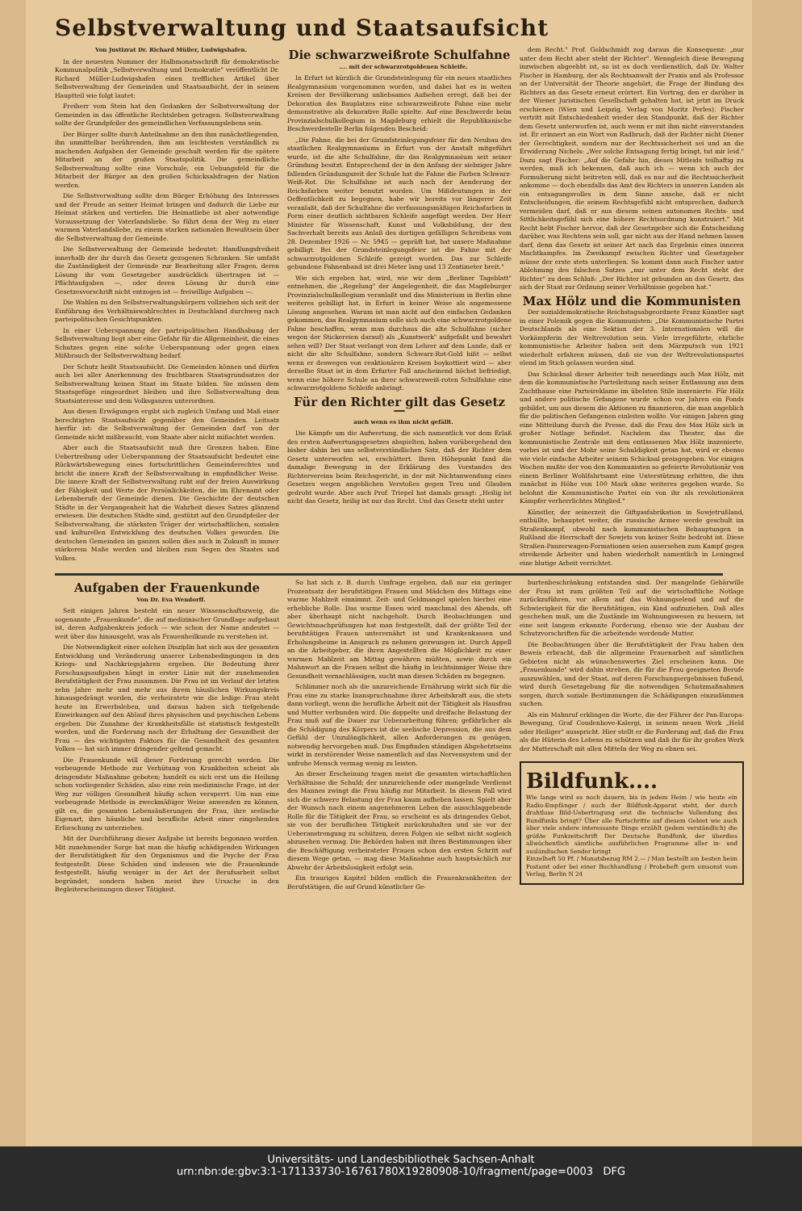Selbstverwaltung und Staatsaufsicht
Von Justizrat Dr. Richard Müller, Ludwigshafen.
In der neuesten Nummer der Halbmonatsschrift für demokratische Kommunalpolitik „Selbstverwaltung und Demokratie" veröffentlicht Dr. Richard Müller-Ludwigshafen einen trefflichen Artikel über Selbstverwaltung der Gemeinden und Staatsaufsicht, der in seinem Hauptteil wie folgt lautet:
Freiherr vom Stein hat den Gedanken der Selbstverwaltung der Gemeinden in das öffentliche Rechtsleben getragen. Selbstverwaltung sollte der Grundpfeiler des gemeindlichen Verfassungslebens sein.
Der Bürger sollte durch Anteilnahme an den ihm zunächstliegenden, ihn unmittelbar berührenden, ihm am leichtesten verständlich zu machenden Aufgaben der Gemeinde geschult werden für die spätere Mitarbeit an der großen Staatspolitik. Die gemeindliche Selbstverwaltung sollte eine Vorschule, ein Uebungsfeld für die Mitarbeit der Bürger an den großen Schicksalsfragen der Nation werden.
Die Selbstverwaltung sollte dem Bürger Erhöhung des Interesses und der Freude an seiner Heimat bringen und dadurch die Liebe zur Heimat stärken und vertiefen. Die Heimatliebe ist aber notwendige Voraussetzung der Vaterlandsliebe. So führt denn der Weg zu einer warmen Vaterlandsliebe, zu einem starken nationalen Bewußtsein über die Selbstverwaltung der Gemeinde.
Die Selbstverwaltung der Gemeinde bedeutet: Handlungsfreiheit innerhalb der ihr durch das Gesetz gezogenen Schranken. Sie umfaßt die Zuständigkeit der Gemeinde zur Bearbeitung aller Fragen, deren Lösung ihr vom Gesetzgeber ausdrücklich übertragen ist — Pflichtaufgaben —, oder deren Lösung ihr durch eine Gesetzesvorschrift nicht entzogen ist — freiwillige Aufgaben —.
Die Wahlen zu den Selbstverwaltungskörpern vollziehen sich seit der Einführung des Verhältniswahlrechtes in Deutschland durchweg nach parteipolitischen Gesichtspunkten.
In einer Ueberspannung der parteipolitischen Handhabung der Selbstverwaltung liegt aber eine Gefahr für die Allgemeinheit, die eines Schutzes gegen eine solche Ueberspannung oder gegen einen Mißbrauch der Selbstverwaltung bedarf.
Der Schutz heißt Staatsaufsicht. Die Gemeinden können und dürfen auch bei aller Anerkennung des fruchtbaren Staatsgrundsatzes der Selbstverwaltung keinen Staat im Staate bilden. Sie müssen dem Staatsgefüge eingeordnet bleiben und ihre Selbstverwaltung dem Staatsinteresse und dem Volksganzen unterordnen.
Aus diesen Erwägungen ergibt sich zugleich Umfang und Maß einer berechtigten Staatsaufsicht gegenüber den Gemeinden. Leitsatz hierfür ist: die Selbstverwaltung der Gemeinden darf von der Gemeinde nicht mißbraucht, vom Staate aber nicht mißachtet werden.
Aber auch die Staatsaufsicht muß ihre Grenzen haben. Eine Uebertreibung oder Ueberspannung der Staatsaufsicht bedeutet eine Rückwärtsbewegung eines fortschrittlichen Gemeinderechtes und bricht die innere Kraft der Selbstverwaltung in empfindlicher Weise. Die innere Kraft der Selbstverwaltung ruht auf der freien Auswirkung der Fähigkeit und Werte der Persönlichkeiten, die im Ehrenamt oder Lebensberufe der Gemeinde dienen. Die Geschichte der deutschen Städte in der Vergangenheit hat die Wahrheit dieses Satzes glänzend erwiesen. Die deutschen Städte sind, gestützt auf den Grundpfeiler der Selbstverwaltung, die stärksten Träger der wirtschaftlichen, sozialen und kulturellen Entwicklung des deutschen Volkes geworden. Die deutschen Gemeinden im ganzen sollen dies auch in Zukunft in immer stärkerem Maße werden und bleiben zum Segen des Staates und Volkes.
Die schwarzweißrote Schulfahne
.... mit der schwarzrotgoldenen Schleife.
In Erfurt ist kürzlich die Grundsteinlegung für ein neues staatliches Realgymnasium vorgenommen worden, und dabei hat es in weiten Kreisen der Bevölkerung unliebsames Aufsehen erregt, daß bei der Dekoration des Bauplatzes eine schwarzweißrote Fahne eine mehr demonstrative als dekorative Rolle spielte. Auf eine Beschwerde beim Provinzialschulkollegium in Magdeburg erhielt die Republikanische Beschwerdestelle Berlin folgenden Bescheid:
„Die Fahne, die bei der Grundsteinlegungsfeier für den Neubau des staatlichen Realgymnasiums in Erfurt von der Anstalt mitgeführt wurde, ist die alte Schulfahne, die das Realgymnasium seit seiner Gründung besitzt. Entsprechend der in den Anfang der siebziger Jahre fallenden Gründungszeit der Schule hat die Fahne die Farben Schwarz-Weiß-Rot. Die Schulfahne ist auch nach der Aenderung der Reichsfarben weiter benutzt worden. Um Mißdeutungen in der Oeffentlichkeit zu begegnen, habe wir bereits vor längerer Zeit veranlaßt, daß der Schulfahne die verfassungsmäßigen Reichsfarben in Form einer deutlich sichtbaren Schleife angefügt werden. Der Herr Minister für Wissenschaft, Kunst und Volksbildung, der den Sachverhalt bereits aus Anlaß des dortigen gefälligen Schreibens vom 28. Dezember 1926 — Nr. 5945 — geprüft hat, hat unsere Maßnahme gebilligt. Bei der Grundsteinlegungsfeier ist die Fahne mit der schwarzrotgoldenen Schleife gezeigt worden. Das zur Schleife gebundene Fahnenband ist drei Meter lang und 13 Zentimeter breit."
Wie sich ergeben hat, wird, wie wir dem „Berliner Tageblatt" entnehmen, die „Regelung" der Angelegenheit, die das Magdeburger Provinzialschulkollegium veranlaßt und das Ministerium in Berlin ohne weiteres gebilligt hat, in Erfurt in keiner Weise als angemessene Lösung angesehen. Warum ist man nicht auf den einfachen Gedanken gekommen, das Realgymnasium solle sich auch eine schwarzrotgoldene Fahne beschaffen, wenn man durchaus die alte Schulfahne (sicher wegen der Stickereien darauf) als „Kunstwerk" aufgefaßt und bewahrt sehen will? Der Staat verlangt von dem Lehrer auf dem Lande, daß er nicht die alte Schulfahne, sondern Schwarz-Rot-Gold hißt — selbst wenn er deswegen von reaktionären Kreisen boykottiert wird — aber derselbe Staat ist in dem Erfurter Fall anscheinend höchst befriedigt, wenn eine höhere Schule an ihrer schwarzweiß-roten Schulfahne eine schwarzrotgoldene Schleife anbringt.
Für den Richter gilt das Gesetz —
auch wenn es ihm nicht gefällt.
Die Kämpfe um die Aufwertung, die sich namentlich vor dem Erlaß des ersten Aufwertungsgesetzes abspielten, haben vorübergehend den bisher dahin bei uns selbstverständlichen Satz, daß der Richter dem Gesetz unterworfen sei, erschüttert. Ihren Höhepunkt fand die damalige Bewegung in der Erklärung des Vorstandes des Richtervereins beim Reichsgericht, in der mit Nichtanwendung eines Gesetzes wegen angeblichen Verstoßes gegen Treu und Glauben gedroht wurde. Aber auch Prof. Triepel hat damals gesagt: „Heilig ist nicht das Gesetz, heilig ist nur das Recht. Und das Gesetz steht unter
dem Recht." Prof. Goldschmidt zog daraus die Konsequenz: „nur unter dem Recht aber steht der Richter". Wenngleich diese Bewegung inzwischen abgeebbt ist, so ist es doch verdienstlich, daß Dr. Walter Fischer in Hamburg, der als Rechtsanwalt der Praxis und als Professor an der Universität der Theorie angehört, die Frage der Bindung des Richters an das Gesetz erneut erörtert. Ein Vortrag, den er darüber in der Wiener Juristischen Gesellschaft gehalten hat, ist jetzt im Druck erschienen (Wien und Leipzig, Verlag von Moritz Perles). Fischer vertritt mit Entschiedenheit wieder den Standpunkt, daß der Richter dem Gesetz unterworfen ist, auch wenn er mit ihm nicht einverstanden ist. Er erinnert an ein Wort von Radbruch, daß der Richter nicht Diener der Gerechtigkeit, sondern nur der Rechtssicherheit sei und an die Erwiderung Nichels: „Wer solche Entsagung fertig bringt, tut mir leid." Dazu sagt Fischer: „Auf die Gefahr hin, dieses Mitleids teilhaftig zu werden, muß ich bekennen, daß auch ich — wenn ich auch der Formulierung nicht beitreten will, daß es nur auf die Rechtssicherheit ankomme — doch ebenfalls das Amt des Richters in unseren Landen als ein entsagungsvolles in dem Sinne ansehe, daß er nicht Entscheidungen, die seinem Rechtsgefühl nicht entsprechen, dadurch vermeiden darf, daß er aus diesem seinen autonomen Rechts- und Sittlichkeitsgefühl sich eine höhere Rechtsordnung konstruiert." Mit Recht hebt Fischer hervor, daß der Gesetzgeber sich die Entscheidung darüber, was Rechtens sein soll, gar nicht aus der Hand nehmen lassen darf, denn das Gesetz ist seiner Art nach das Ergebnis eines inneren Machtkampfes. Im Zweikampf zwischen Richter und Gesetzgeber müsse der erste stets unterliegen. So kommt dann auch Fischer unter Ablehnung des falschen Satzes „nur unter dem Recht steht der Richter" zu dem Schluß: „Der Richter ist gebunden an das Gesetz, das sich der Staat zur Ordnung seiner Verhältnisse gegeben hat."
Max Hölz und die Kommunisten
Der sozialdemokratische Reichstagsabgeordnete Franz Künstler sagt in einer Polemik gegen die Kommunisten: „Die Kommunistische Partei Deutschlands als eine Sektion der 3. Internationalen will die Vorkämpferin der Weltrevolution sein. Viele irregeführte, ehrliche kommunistische Arbeiter haben seit dem Märzputsch von 1921 wiederholt erfahren müssen, daß sie von der Weltrevolutionspartei elend im Stich gelassen worden sind.
Das Schicksal dieser Arbeiter teilt neuerdings auch Max Hölz, mit dem die kommunistische Parteileitung nach seiner Entlassung aus dem Zuchthause eine Parteireklame im übelsten Stile inszenierte. Für Hölz und andere politische Gefangene wurde schon vor Jahren ein Fonds gebildet, um aus diesem die Aktionen zu finanzieren, die man angeblich für die politischen Gefangenen einleiten wollte. Vor einigen Jahren ging eine Mitteilung durch die Presse, daß die Frau des Max Hölz sich in großer Notlage befindet. Nachdem das Theater, das die kommunistische Zentrale mit dem entlassenen Max Hölz inszenierte, vorbei ist und der Mohr seine Schuldigkeit getan hat, wird er ebenso wie viele einfache Arbeiter seinem Schicksal preisgegeben. Vor einigen Wochen mußte der von den Kommunisten so gefeierte Revolutionär von einem Berliner Wohlfahrtsamt eine Unterstützung erbitten, die ihm zunächst in Höhe von 100 Mark ohne weiteres gegeben wurde. So belohnt die Kommunistische Partei ein von ihr als revolutionären Kämpfer verherrlichtes Mitglied."
Künstler, der seinerzeit die Giftgasfabrikation in Sowjetrußland, enthüllte, behauptet weiter, die russische Armee werde geschult im Straßenkampf, obwohl nach kommunistischen Behauptungen in Rußland die Herrschaft der Sowjets von keiner Seite bedroht ist. Diese Straßen-Panzerwagen-Formationen seien ausersehen zum Kampf gegen streikende Arbeiter und haben wiederholt namentlich in Leningrad eine blutige Arbeit verrichtet.
Aufgaben der Frauenkunde
Von Dr. Eva Wendorff.
Seit einigen Jahren besteht ein neuer Wissenschaftszweig, die sogenannte „Frauenkunde", die auf medizinischer Grundlage aufgebaut ist, deren Aufgabenkreis jedoch — wie schon der Name andeutet — weit über das hinausgeht, was als Frauenheilkunde zu verstehen ist.
Die Notwendigkeit einer solchen Disziplin hat sich aus der gesamten Entwicklung und Veränderung unserer Lebensbedingungen in den Kriegs- und Nachkriegsjahren ergeben. Die Bedeutung ihrer Forschungsaufgaben hängt in erster Linie mit der zunehmenden Berufstätigkeit der Frau zusammen. Die Frau ist im Verlauf der letzten zehn Jahre mehr und mehr aus ihrem häuslichen Wirkungskreis hinausgedrängt worden, die verheiratete wie die ledige Frau steht heute im Erwerbsleben, und daraus haben sich tiefgehende Einwirkungen auf den Ablauf ihres physischen und psychischen Lebens ergeben. Die Zunahme der Krankheitsfälle ist statistisch festgestellt worden, und die Forderung nach der Erhaltung der Gesundheit der Frau — des wichtigsten Faktors für die Gesundheit des gesamten Volkes — hat sich immer dringender geltend gemacht.
Die Frauenkunde will dieser Forderung gerecht werden. Die vorbeugende Methode zur Verhütung von Krankheiten scheint als dringendste Maßnahme geboten; handelt es sich erst um die Heilung schon vorliegender Schäden, also eine rein medizinische Frage, ist der Weg zur völligen Gesundheit häufig schon versperrt. Um nun eine vorbeugende Methode in zweckmäßiger Weise anwenden zu können, gilt es, die gesamten Lebensäußerungen der Frau, ihre seelische Eigenart, ihre häusliche und berufliche Arbeit einer eingehenden Erforschung zu unterziehen.
Mit der Durchführung dieser Aufgabe ist bereits begonnen worden. Mit zunehmender Sorge hat man die häufig schädigenden Wirkungen der Berufstätigkeit für den Organismus und die Psyche der Frau festgestellt. Diese Schäden sind indessen wie die Frauenkunde festgestellt, häufig weniger in der Art der Berufsarbeit selbst begründet, sondern haben meist ihre Ursache in den Begleiterscheinungen dieser Tätigkeit.
So hat sich z. B. durch Umfrage ergeben, daß nur ein geringer Prozentsatz der berufstätigen Frauen und Mädchen des Mittags eine warme Mahlzeit einnimmt. Zeit- und Geldmangel spielen hierbei eine erhebliche Rolle. Das warme Essen wird manchmal des Abends, oft aber überhaupt nicht nachgeholt. Durch Beobachtungen und Gewichtsnachprüfungen hat man festgestellt, daß der größte Teil der berufstätigen Frauen unterernährt ist und Krankenkassen und Erholungsheime in Anspruch zu nehmen gezwungen ist. Durch Appell an die Arbeitgeber, die ihren Angestellten die Möglichkeit zu einer warmen Mahlzeit am Mittag gewähren müßten, sowie durch ein Mahnwort an die Frauen selbst die häufig in leichtsinniger Weise ihre Gesundheit vernachlässigen, sucht man diesen Schäden zu begegnen.
Schlimmer noch als die unzureichende Ernährung wirkt sich für die Frau eine zu starke Inanspruchnahme ihrer Arbeitskraft aus, die stets dann vorliegt, wenn die berufliche Arbeit mit der Tätigkeit als Hausfrau und Mutter verbunden wird. Die doppelte und dreifache Belastung der Frau muß auf die Dauer zur Ueberarbeitung führen; gefährlicher als die Schädigung des Körpers ist die seelische Depression, die aus dem Gefühl der Unzulänglichkeit, allen Anforderungen zu genügen, notwendig hervorgehen muß. Das Empfinden ständigen Abgehetztseins wirkt in zerstörender Weise namentlich auf das Nervensystem und der unfrohe Mensch vermag wenig zu leisten.
An dieser Erscheinung tragen meist die gesamten wirtschaftlichen Verhältnisse die Schuld; der unzureichende oder mangelnde Verdienst des Mannes zwingt die Frau häufig zur Mitarbeit. In diesem Fall wird sich die schwere Belastung der Frau kaum aufheben lassen. Spielt aber der Wunsch nach einem angenehmeren Leben die ausschlaggebende Rolle für die Tätigkeit der Frau, so erscheint es als dringendes Gebot, sie von der beruflichen Tätigkeit zurückzuhalten und sie vor der Ueberanstrengung zu schützen, deren Folgen sie selbst nicht sogleich abzusehen vermag. Die Behörden haben mit ihren Bestimmungen über die Beschäftigung verheirateter Frauen schon den ersten Schritt auf diesem Wege getan, — mag diese Maßnahme auch hauptsächlich zur Abwehr der Arbeitslosigkeit erfolgt sein.
Ein trauriges Kapitel bilden endlich die Frauenkrankheiten der Berufstätigen, die auf Grund künstlicher Ge-
burtenbeschränkung entstanden sind. Der mangelnde Gebärwille der Frau ist zum größten Teil auf die wirtschaftliche Notlage zurückzuführen, vor allem auf das Wohnungselend und auf die Schwierigkeit für die Berufstätigen, ein Kind aufzuziehen. Daß alles geschehen muß, um die Zustände im Wohnungswesen zu bessern, ist eine seit langem erkannte Forderung, ebenso wie der Ausbau der Schutzvorschriften für die arbeitende werdende Mutter.
Die Beobachtungen über die Berufstätigkeit der Frau haben den Beweis erbracht, daß die allgemeine Frauenarbeit auf sämtlichen Gebieten nicht als wünschenswertes Ziel erscheinen kann. Die „Frauenkunde" wird dahin streben, die für die Frau geeigneten Berufe auszuwählen, und der Staat, auf deren Forschungsergebnissen fußend, wird durch Gesetzgebung für die notwendigen Schutzmaßnahmen sorgen, durch soziale Bestimmungen die Schädigungen einzudämmen suchen.
Als ein Mahnruf erklingen die Worte, die der Führer der Pan-Europa-Bewegung, Graf Coudenhove-Kalergi, in seinem neuen Werk „Held oder Heiliger" ausspricht. Hier stellt er die Forderung auf, daß die Frau als die Hüterin des Lebens zu schützen und daß ihr für ihr großes Werk der Mutterschaft mit allen Mitteln der Weg zu ebnen sei.
Bildfunk....
Wie lange wird es noch dauern, bis in jedem Heim / wie heute ein Radio-Empfänger / auch der Bildfunk-Apparat steht, der durch drahtlose Bild-Uebertragung erst die technische Vollendung des Rundfunks bringt? Über alle Fortschritte auf diesem Gebiet wie auch über viele andere interessante Dinge erzählt (jedem verständlich) die größte Funkzeitschrift Der Deutsche Rundfunk, der überdies allwöchentlich sämtliche ausführlichen Programme aller in- und ausländischen Sender bringt
Einzelheft 50 Pf. / Monatsbezug RM 2.— / Man bestellt am besten beim Postamt oder bei einer Buchhandlung / Probeheft gern umsonst vom Verlag, Berlin N 24
Universitäts- und Landesbibliothek Sachsen-Anhalt
urn:nbn:de:gbv:3:1-171133730-16761780X19280908-10/fragment/page=0003 DFG